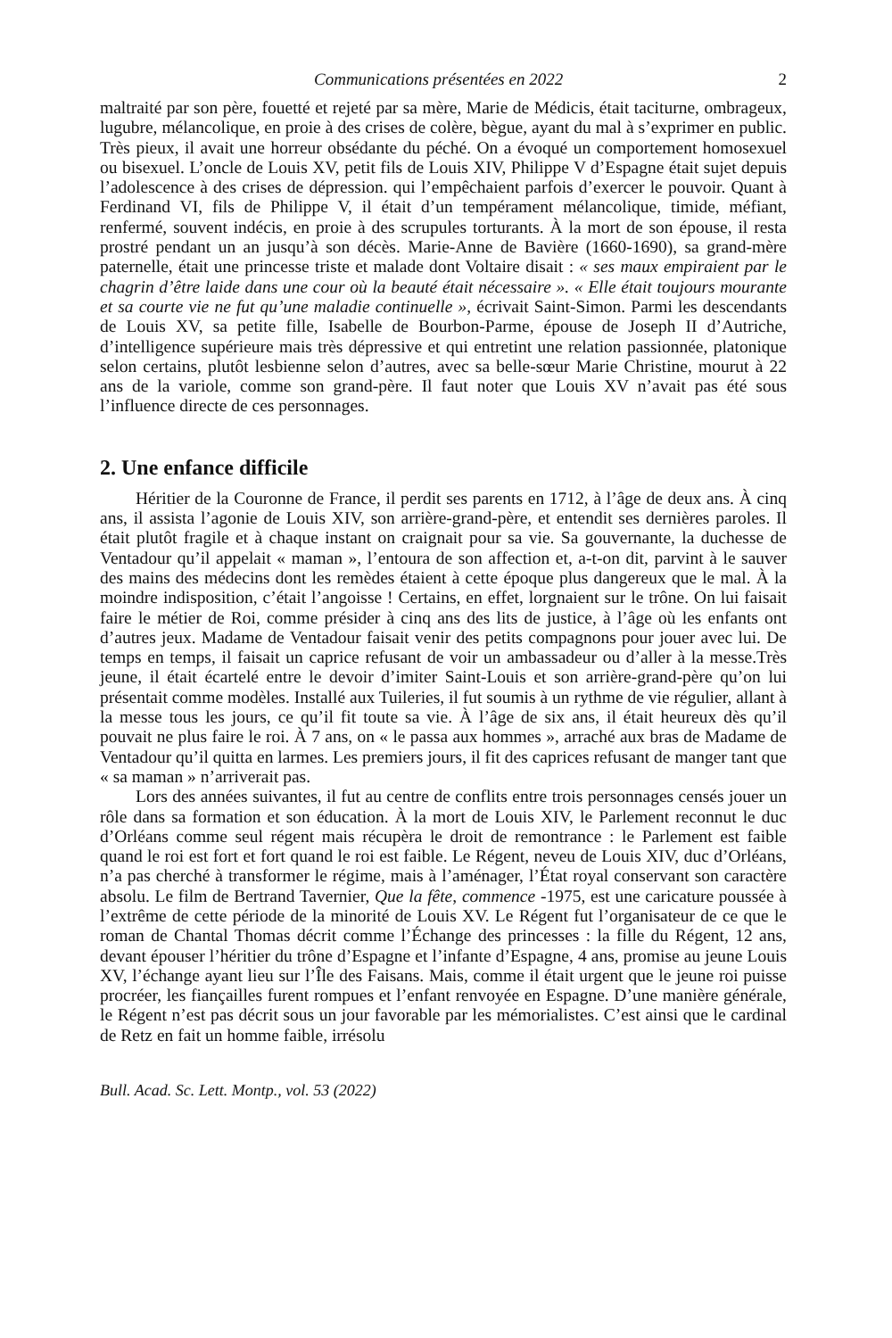Communications présentées en 2022 2
maltraité par son père, fouetté et rejeté par sa mère, Marie de Médicis, était taciturne, ombrageux, lugubre, mélancolique, en proie à des crises de colère, bègue, ayant du mal à s’exprimer en public. Très pieux, il avait une horreur obsédante du péché. On a évoqué un comportement homosexuel ou bisexuel. L’oncle de Louis XV, petit fils de Louis XIV, Philippe V d’Espagne était sujet depuis l’adolescence à des crises de dépression. qui l’empêchaient parfois d’exercer le pouvoir. Quant à Ferdinand VI, fils de Philippe V, il était d’un tempérament mélancolique, timide, méfiant, renfermé, souvent indécis, en proie à des scrupules torturants. À la mort de son épouse, il resta prostré pendant un an jusqu’à son décès. Marie-Anne de Bavière (1660-1690), sa grand-mère paternelle, était une princesse triste et malade dont Voltaire disait : « ses maux empiraient par le chagrin d’être laide dans une cour où la beauté était nécessaire ». « Elle était toujours mourante et sa courte vie ne fut qu’une maladie continuelle », écrivait Saint-Simon. Parmi les descendants de Louis XV, sa petite fille, Isabelle de Bourbon-Parme, épouse de Joseph II d’Autriche, d’intelligence supérieure mais très dépressive et qui entretint une relation passionnée, platonique selon certains, plutôt lesbienne selon d’autres, avec sa belle-sœur Marie Christine, mourut à 22 ans de la variole, comme son grand-père. Il faut noter que Louis XV n’avait pas été sous l’influence directe de ces personnages.
2. Une enfance difficile
Héritier de la Couronne de France, il perdit ses parents en 1712, à l’âge de deux ans. À cinq ans, il assista l’agonie de Louis XIV, son arrière-grand-père, et entendit ses dernières paroles. Il était plutôt fragile et à chaque instant on craignait pour sa vie. Sa gouvernante, la duchesse de Ventadour qu’il appelait « maman », l’entoura de son affection et, a-t-on dit, parvint à le sauver des mains des médecins dont les remèdes étaient à cette époque plus dangereux que le mal. À la moindre indisposition, c’était l’angoisse ! Certains, en effet, lorgnaient sur le trône. On lui faisait faire le métier de Roi, comme présider à cinq ans des lits de justice, à l’âge où les enfants ont d’autres jeux. Madame de Ventadour faisait venir des petits compagnons pour jouer avec lui. De temps en temps, il faisait un caprice refusant de voir un ambassadeur ou d’aller à la messe.Très jeune, il était écartelé entre le devoir d’imiter Saint-Louis et son arrière-grand-père qu’on lui présentait comme modèles. Installé aux Tuileries, il fut soumis à un rythme de vie régulier, allant à la messe tous les jours, ce qu’il fit toute sa vie. À l’âge de six ans, il était heureux dès qu’il pouvait ne plus faire le roi. À 7 ans, on « le passa aux hommes », arraché aux bras de Madame de Ventadour qu’il quitta en larmes. Les premiers jours, il fit des caprices refusant de manger tant que « sa maman » n’arriverait pas.
Lors des années suivantes, il fut au centre de conflits entre trois personnages censés jouer un rôle dans sa formation et son éducation. À la mort de Louis XIV, le Parlement reconnut le duc d’Orléans comme seul régent mais récupèra le droit de remontrance : le Parlement est faible quand le roi est fort et fort quand le roi est faible. Le Régent, neveu de Louis XIV, duc d’Orléans, n’a pas cherché à transformer le régime, mais à l’aménager, l’État royal conservant son caractère absolu. Le film de Bertrand Tavernier, Que la fête, commence -1975, est une caricature poussée à l’extrême de cette période de la minorité de Louis XV. Le Régent fut l’organisateur de ce que le roman de Chantal Thomas décrit comme l’Échange des princesses : la fille du Régent, 12 ans, devant épouser l’héritier du trône d’Espagne et l’infante d’Espagne, 4 ans, promise au jeune Louis XV, l’échange ayant lieu sur l’Île des Faisans. Mais, comme il était urgent que le jeune roi puisse procréer, les fiançailles furent rompues et l’enfant renvoyée en Espagne. D’une manière générale, le Régent n’est pas décrit sous un jour favorable par les mémorialistes. C’est ainsi que le cardinal de Retz en fait un homme faible, irrésolu
Bull. Acad. Sc. Lett. Montp., vol. 53 (2022)